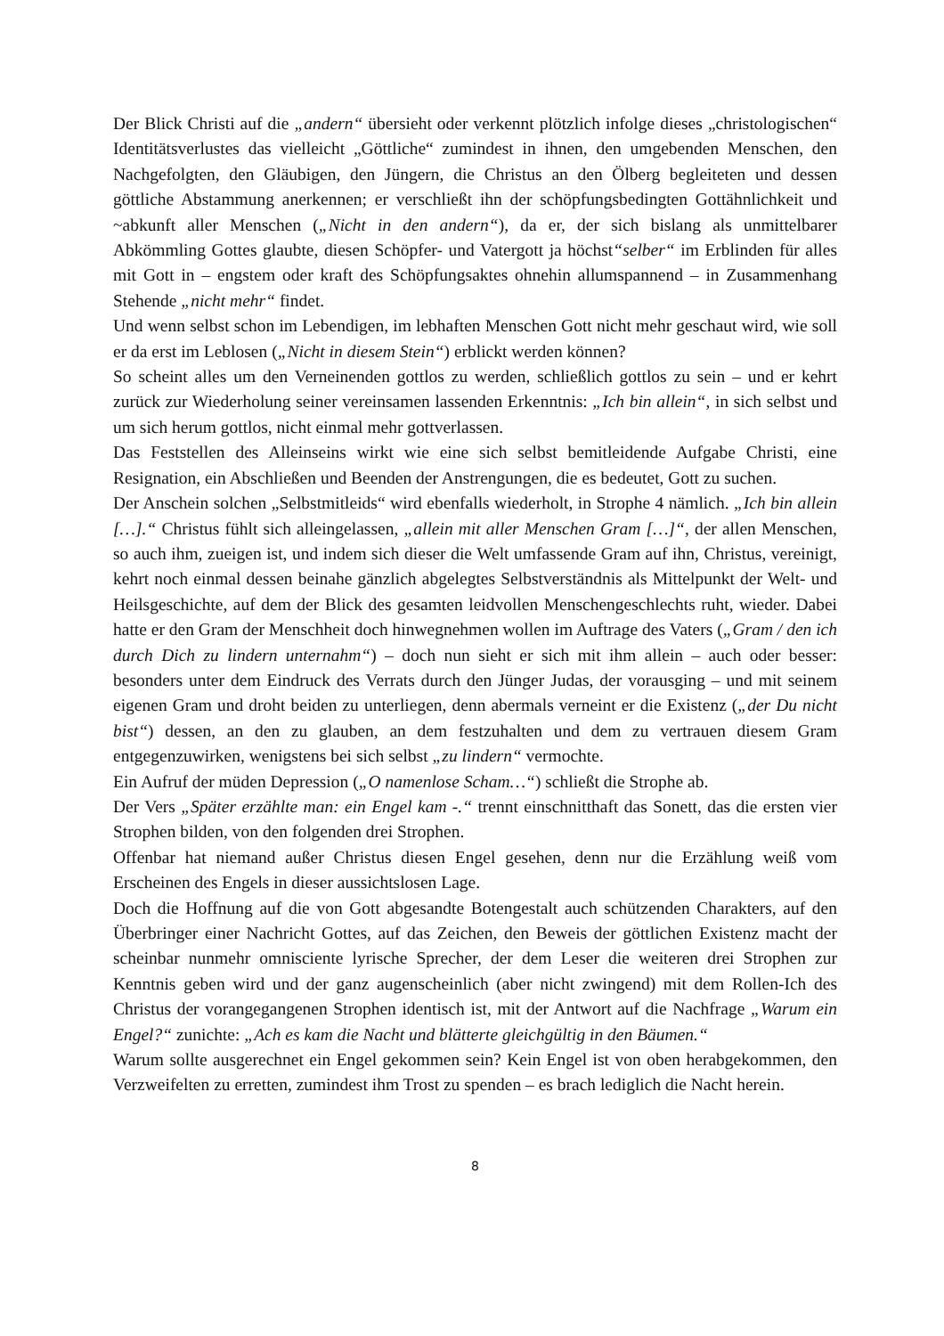Der Blick Christi auf die „andern“ übersieht oder verkennt plötzlich infolge dieses „christologischen“ Identitätsverlustes das vielleicht „Göttliche“ zumindest in ihnen, den umgebenden Menschen, den Nachgefolgten, den Gläubigen, den Jüngern, die Christus an den Ölberg begleiteten und dessen göttliche Abstammung anerkennen; er verschließt ihn der schöpfungsbedingten Gottähnlichkeit und ~abkunft aller Menschen („Nicht in den andern“), da er, der sich bislang als unmittelbarer Abkömmling Gottes glaubte, diesen Schöpfer- und Vatergott ja höchst“selber“ im Erblinden für alles mit Gott in – engstem oder kraft des Schöpfungsaktes ohnehin allumspannend – in Zusammenhang Stehende „nicht mehr“ findet.
Und wenn selbst schon im Lebendigen, im lebhaften Menschen Gott nicht mehr geschaut wird, wie soll er da erst im Leblosen („Nicht in diesem Stein“) erblickt werden können?
So scheint alles um den Verneinenden gottlos zu werden, schließlich gottlos zu sein – und er kehrt zurück zur Wiederholung seiner vereinsamen lassenden Erkenntnis: „Ich bin allein“, in sich selbst und um sich herum gottlos, nicht einmal mehr gottverlassen.
Das Feststellen des Alleinseins wirkt wie eine sich selbst bemitleidende Aufgabe Christi, eine Resignation, ein Abschließen und Beenden der Anstrengungen, die es bedeutet, Gott zu suchen.
Der Anschein solchen „Selbstmitleids“ wird ebenfalls wiederholt, in Strophe 4 nämlich. „Ich bin allein […].“ Christus fühlt sich alleingelassen, „allein mit aller Menschen Gram […]“, der allen Menschen, so auch ihm, zueigen ist, und indem sich dieser die Welt umfassende Gram auf ihn, Christus, vereinigt, kehrt noch einmal dessen beinahe gänzlich abgelegtes Selbstverständnis als Mittelpunkt der Welt- und Heilsgeschichte, auf dem der Blick des gesamten leidvollen Menschengeschlechts ruht, wieder. Dabei hatte er den Gram der Menschheit doch hinwegnehmen wollen im Auftrage des Vaters („Gram / den ich durch Dich zu lindern unternahm“) – doch nun sieht er sich mit ihm allein – auch oder besser: besonders unter dem Eindruck des Verrats durch den Jünger Judas, der vorausging – und mit seinem eigenen Gram und droht beiden zu unterliegen, denn abermals verneint er die Existenz („der Du nicht bist“) dessen, an den zu glauben, an dem festzuhalten und dem zu vertrauen diesem Gram entgegenzuwirken, wenigstens bei sich selbst „zu lindern“ vermochte.
Ein Aufruf der müden Depression („O namenlose Scham…“) schließt die Strophe ab.
Der Vers „Später erzählte man: ein Engel kam -.“ trennt einschnitthaft das Sonett, das die ersten vier Strophen bilden, von den folgenden drei Strophen.
Offenbar hat niemand außer Christus diesen Engel gesehen, denn nur die Erzählung weiß vom Erscheinen des Engels in dieser aussichtslosen Lage.
Doch die Hoffnung auf die von Gott abgesandte Botengestalt auch schützenden Charakters, auf den Überbringer einer Nachricht Gottes, auf das Zeichen, den Beweis der göttlichen Existenz macht der scheinbar nunmehr omnisciente lyrische Sprecher, der dem Leser die weiteren drei Strophen zur Kenntnis geben wird und der ganz augenscheinlich (aber nicht zwingend) mit dem Rollen-Ich des Christus der vorangegangenen Strophen identisch ist, mit der Antwort auf die Nachfrage „Warum ein Engel?“ zunichte: „Ach es kam die Nacht und blätterte gleichgültig in den Bäumen.“
Warum sollte ausgerechnet ein Engel gekommen sein? Kein Engel ist von oben herabgekommen, den Verzweifelten zu erretten, zumindest ihm Trost zu spenden – es brach lediglich die Nacht herein.
8